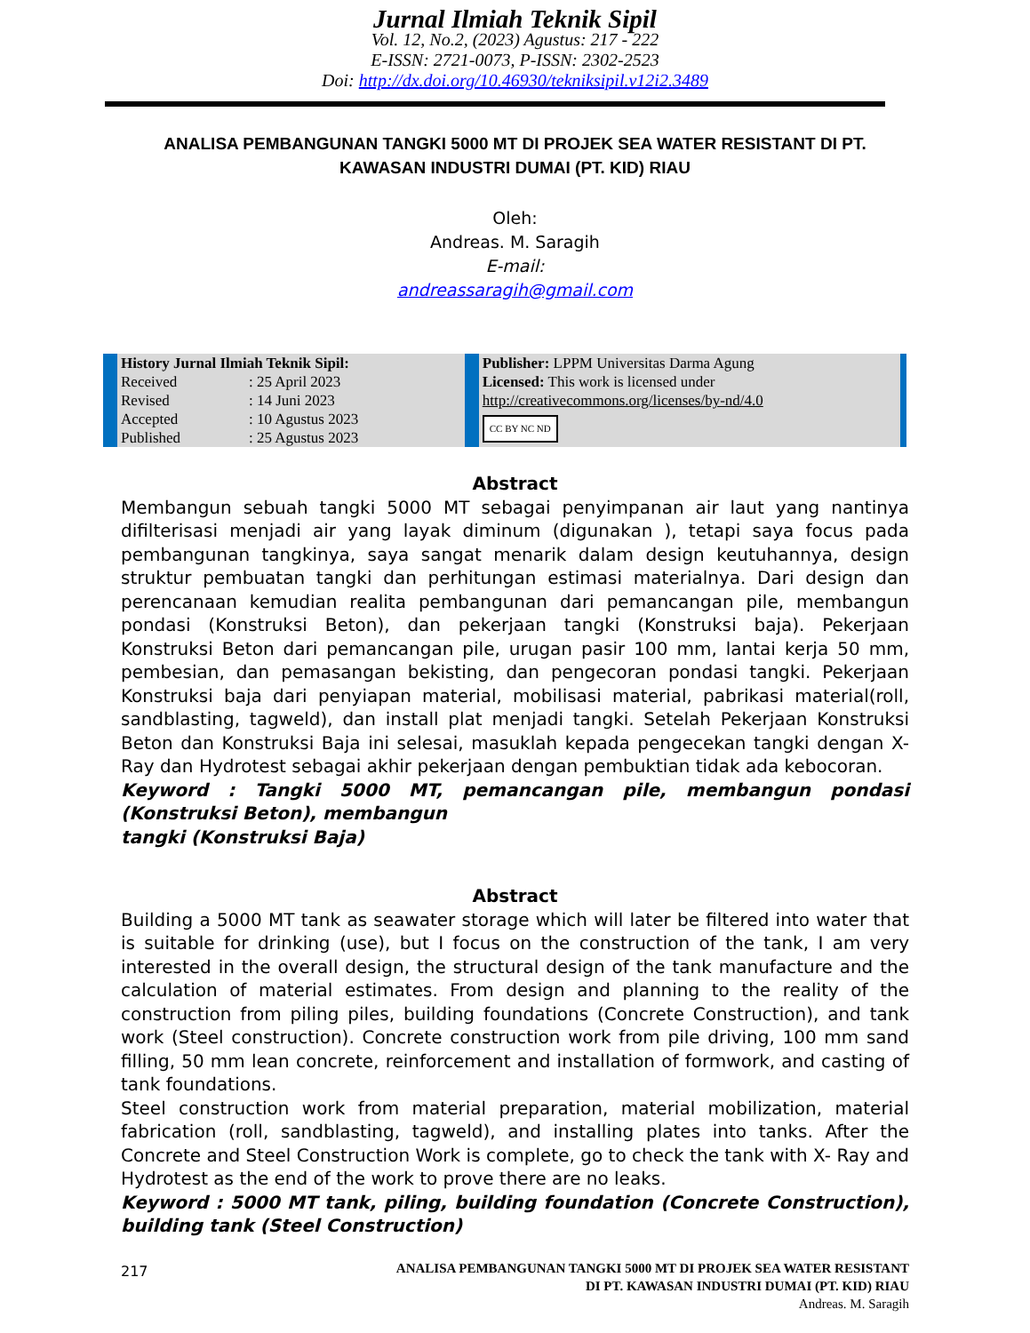Jurnal Ilmiah Teknik Sipil
Vol. 12, No.2, (2023) Agustus: 217 - 222
E-ISSN: 2721-0073, P-ISSN: 2302-2523
Doi: http://dx.doi.org/10.46930/tekniksipil.v12i2.3489
ANALISA PEMBANGUNAN TANGKI 5000 MT DI PROJEK SEA WATER RESISTANT DI PT.
KAWASAN INDUSTRI DUMAI (PT. KID) RIAU
Oleh:
Andreas. M. Saragih
E-mail:
andreassaragih@gmail.com
| History Jurnal Ilmiah Teknik Sipil: | | Publisher: LPPM Universitas Darma Agung Licensed: This work is licensed under http://creativecommons.org/licenses/by-nd/4.0 CC BY NC ND |
| Received | : 25 April 2023 | |
| Revised | : 14 Juni 2023 | |
| Accepted | : 10 Agustus 2023 | |
| Published | : 25 Agustus 2023 | |
Abstract
Membangun sebuah tangki 5000 MT sebagai penyimpanan air laut yang nantinya difilterisasi menjadi air yang layak diminum (digunakan ), tetapi saya focus pada pembangunan tangkinya, saya sangat menarik dalam design keutuhannya, design struktur pembuatan tangki dan perhitungan estimasi materialnya. Dari design dan perencanaan kemudian realita pembangunan dari pemancangan pile, membangun pondasi (Konstruksi Beton), dan pekerjaan tangki (Konstruksi baja). Pekerjaan Konstruksi Beton dari pemancangan pile, urugan pasir 100 mm, lantai kerja 50 mm, pembesian, dan pemasangan bekisting, dan pengecoran pondasi tangki. Pekerjaan Konstruksi baja dari penyiapan material, mobilisasi material, pabrikasi material(roll, sandblasting, tagweld), dan install plat menjadi tangki. Setelah Pekerjaan Konstruksi Beton dan Konstruksi Baja ini selesai, masuklah kepada pengecekan tangki dengan X- Ray dan Hydrotest sebagai akhir pekerjaan dengan pembuktian tidak ada kebocoran.
Keyword : Tangki 5000 MT, pemancangan pile, membangun pondasi (Konstruksi Beton), membangun
tangki (Konstruksi Baja)
Abstract
Building a 5000 MT tank as seawater storage which will later be filtered into water that is suitable for drinking (use), but I focus on the construction of the tank, I am very interested in the overall design, the structural design of the tank manufacture and the calculation of material estimates. From design and planning to the reality of the construction from piling piles, building foundations (Concrete Construction), and tank work (Steel construction). Concrete construction work from pile driving, 100 mm sand filling, 50 mm lean concrete, reinforcement and installation of formwork, and casting of tank foundations.
Steel construction work from material preparation, material mobilization, material fabrication (roll, sandblasting, tagweld), and installing plates into tanks. After the Concrete and Steel Construction Work is complete, go to check the tank with X- Ray and Hydrotest as the end of the work to prove there are no leaks.
Keyword : 5000 MT tank, piling, building foundation (Concrete Construction), building tank (Steel Construction)
217
ANALISA PEMBANGUNAN TANGKI 5000 MT DI PROJEK SEA WATER RESISTANT
DI PT. KAWASAN INDUSTRI DUMAI (PT. KID) RIAU
Andreas. M. Saragih